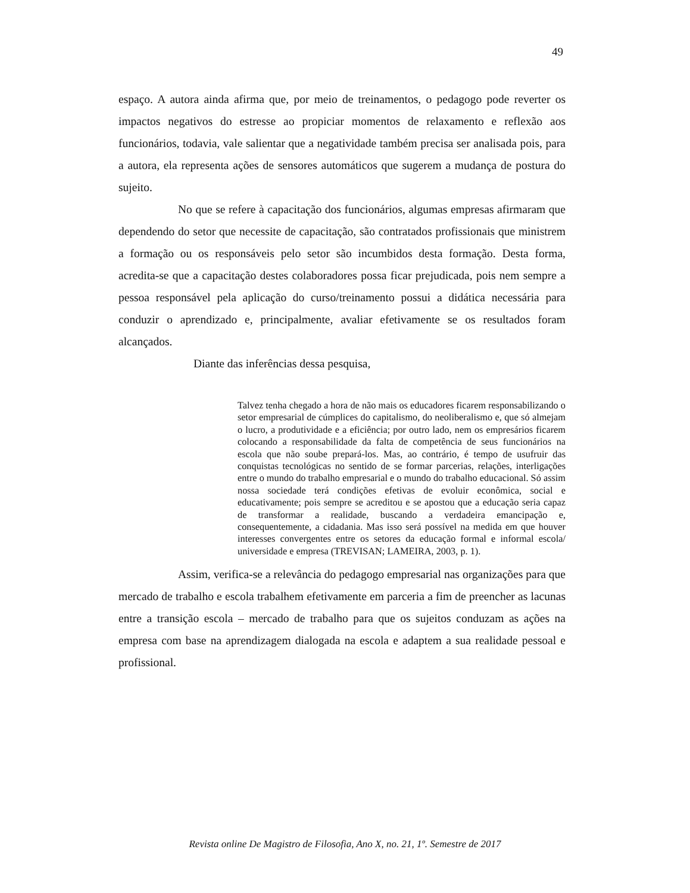49
espaço. A autora ainda afirma que, por meio de treinamentos, o pedagogo pode reverter os impactos negativos do estresse ao propiciar momentos de relaxamento e reflexão aos funcionários, todavia, vale salientar que a negatividade também precisa ser analisada pois, para a autora, ela representa ações de sensores automáticos que sugerem a mudança de postura do sujeito.
No que se refere à capacitação dos funcionários, algumas empresas afirmaram que dependendo do setor que necessite de capacitação, são contratados profissionais que ministrem a formação ou os responsáveis pelo setor são incumbidos desta formação. Desta forma, acredita-se que a capacitação destes colaboradores possa ficar prejudicada, pois nem sempre a pessoa responsável pela aplicação do curso/treinamento possui a didática necessária para conduzir o aprendizado e, principalmente, avaliar efetivamente se os resultados foram alcançados.
Diante das inferências dessa pesquisa,
Talvez tenha chegado a hora de não mais os educadores ficarem responsabilizando o setor empresarial de cúmplices do capitalismo, do neoliberalismo e, que só almejam o lucro, a produtividade e a eficiência; por outro lado, nem os empresários ficarem colocando a responsabilidade da falta de competência de seus funcionários na escola que não soube prepará-los. Mas, ao contrário, é tempo de usufruir das conquistas tecnológicas no sentido de se formar parcerias, relações, interligações entre o mundo do trabalho empresarial e o mundo do trabalho educacional. Só assim nossa sociedade terá condições efetivas de evoluir econômica, social e educativamente; pois sempre se acreditou e se apostou que a educação seria capaz de transformar a realidade, buscando a verdadeira emancipação e, consequentemente, a cidadania. Mas isso será possível na medida em que houver interesses convergentes entre os setores da educação formal e informal escola/ universidade e empresa (TREVISAN; LAMEIRA, 2003, p. 1).
Assim, verifica-se a relevância do pedagogo empresarial nas organizações para que mercado de trabalho e escola trabalhem efetivamente em parceria a fim de preencher as lacunas entre a transição escola – mercado de trabalho para que os sujeitos conduzam as ações na empresa com base na aprendizagem dialogada na escola e adaptem a sua realidade pessoal e profissional.
Revista online De Magistro de Filosofia, Ano X, no. 21, 1º. Semestre de 2017